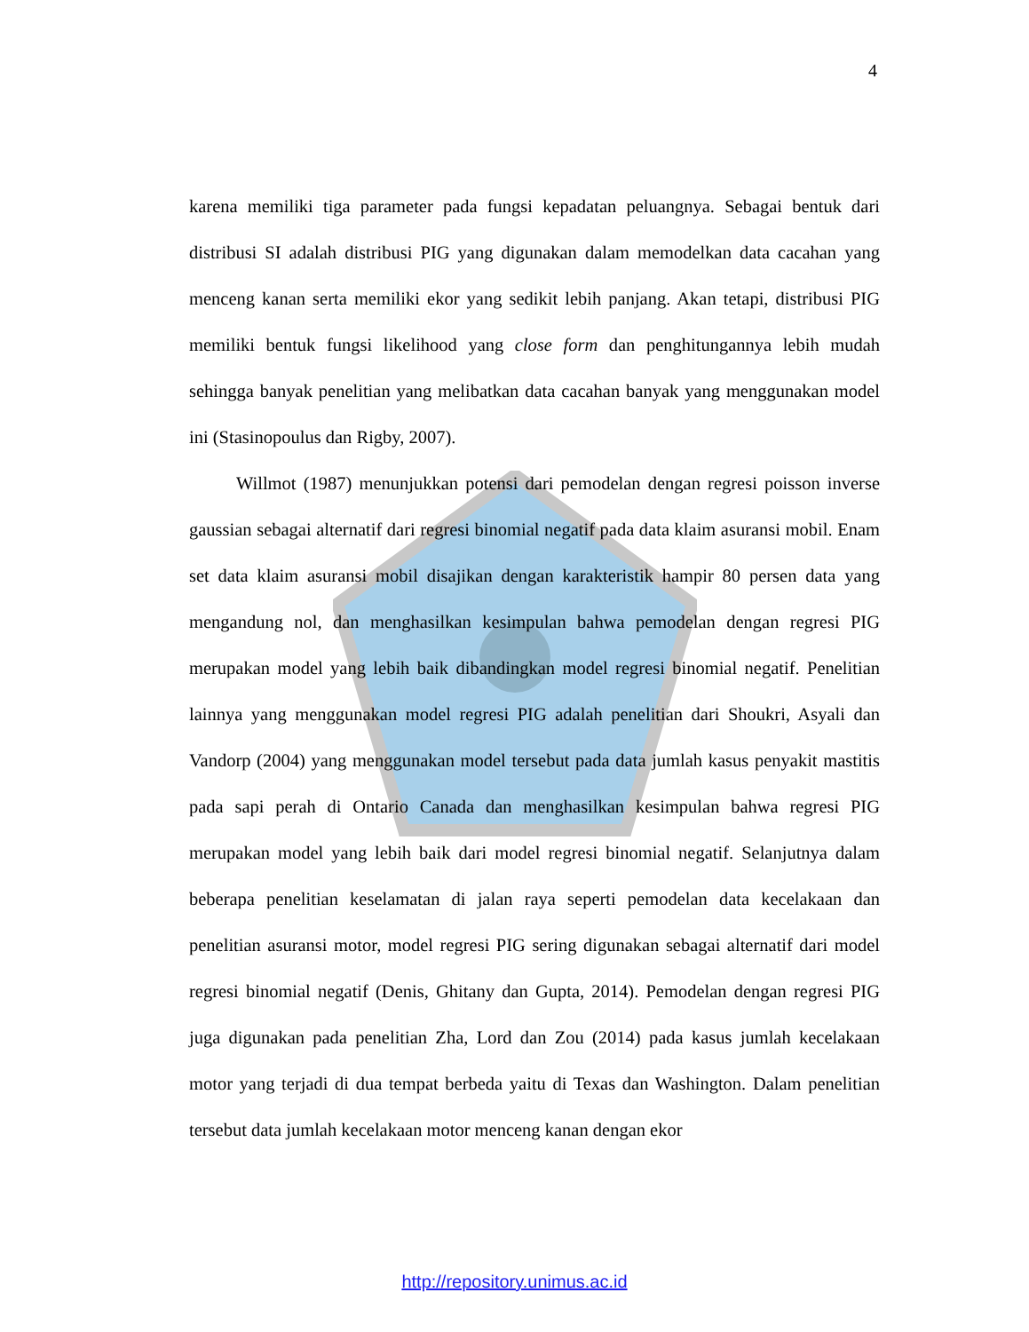4
karena memiliki tiga parameter pada fungsi kepadatan peluangnya. Sebagai bentuk dari distribusi SI adalah distribusi PIG yang digunakan dalam memodelkan data cacahan yang menceng kanan serta memiliki ekor yang sedikit lebih panjang. Akan tetapi, distribusi PIG memiliki bentuk fungsi likelihood yang close form dan penghitungannya lebih mudah sehingga banyak penelitian yang melibatkan data cacahan banyak yang menggunakan model ini (Stasinopoulus dan Rigby, 2007).
Willmot (1987) menunjukkan potensi dari pemodelan dengan regresi poisson inverse gaussian sebagai alternatif dari regresi binomial negatif pada data klaim asuransi mobil. Enam set data klaim asuransi mobil disajikan dengan karakteristik hampir 80 persen data yang mengandung nol, dan menghasilkan kesimpulan bahwa pemodelan dengan regresi PIG merupakan model yang lebih baik dibandingkan model regresi binomial negatif. Penelitian lainnya yang menggunakan model regresi PIG adalah penelitian dari Shoukri, Asyali dan Vandorp (2004) yang menggunakan model tersebut pada data jumlah kasus penyakit mastitis pada sapi perah di Ontario Canada dan menghasilkan kesimpulan bahwa regresi PIG merupakan model yang lebih baik dari model regresi binomial negatif. Selanjutnya dalam beberapa penelitian keselamatan di jalan raya seperti pemodelan data kecelakaan dan penelitian asuransi motor, model regresi PIG sering digunakan sebagai alternatif dari model regresi binomial negatif (Denis, Ghitany dan Gupta, 2014). Pemodelan dengan regresi PIG juga digunakan pada penelitian Zha, Lord dan Zou (2014) pada kasus jumlah kecelakaan motor yang terjadi di dua tempat berbeda yaitu di Texas dan Washington. Dalam penelitian tersebut data jumlah kecelakaan motor menceng kanan dengan ekor
http://repository.unimus.ac.id